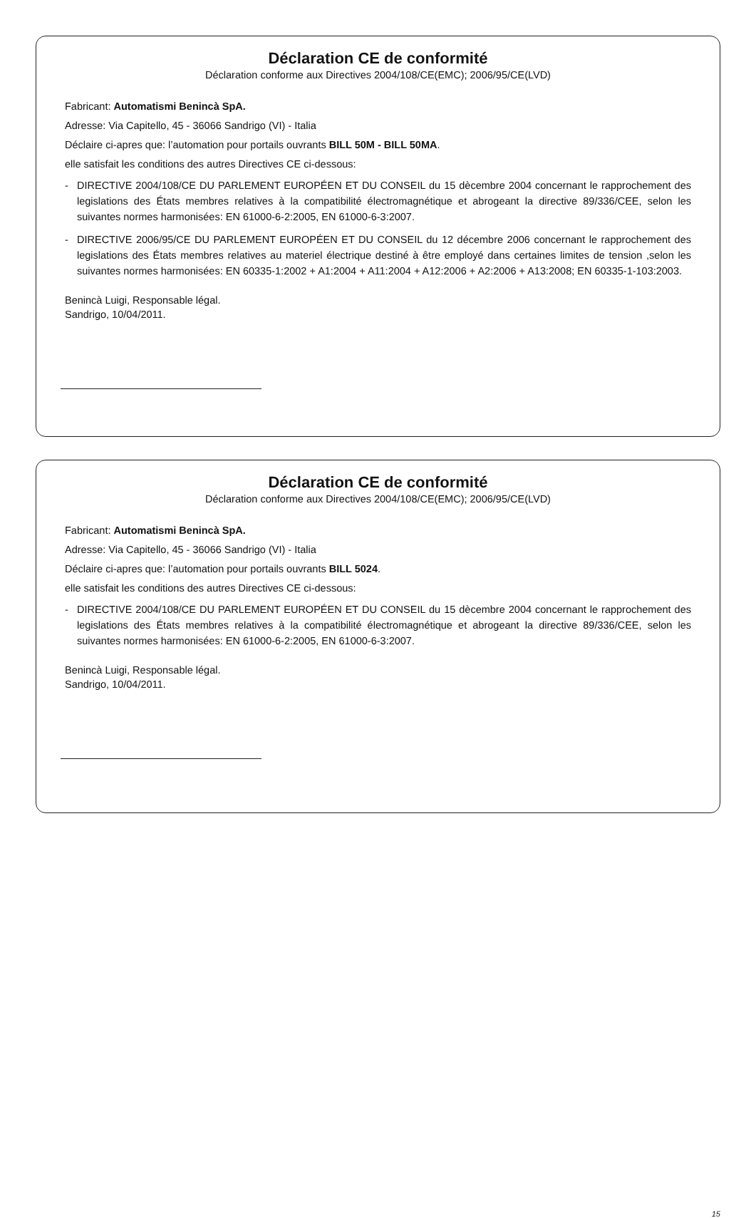Déclaration CE de conformité
Déclaration conforme aux Directives 2004/108/CE(EMC); 2006/95/CE(LVD)
Fabricant: Automatismi Benincà SpA.
Adresse: Via Capitello, 45 - 36066 Sandrigo (VI) - Italia
Déclaire ci-apres que: l’automation pour portails ouvrants BILL 50M - BILL 50MA.
elle satisfait les conditions des autres Directives CE ci-dessous:
- DIRECTIVE 2004/108/CE DU PARLEMENT EUROPÉEN ET DU CONSEIL du 15 dècembre 2004 concernant le rapprochement des legislations des États membres relatives à la compatibilité électromagnétique et abrogeant la directive 89/336/CEE, selon les suivantes normes harmonisées: EN 61000-6-2:2005, EN 61000-6-3:2007.
- DIRECTIVE 2006/95/CE DU PARLEMENT EUROPÉEN ET DU CONSEIL du 12 décembre 2006 concernant le rapprochement des legislations des États membres relatives au materiel électrique destiné à être employé dans certaines limites de tension ,selon les suivantes normes harmonisées: EN 60335-1:2002 + A1:2004 + A11:2004 + A12:2006 + A2:2006 + A13:2008; EN 60335-1-103:2003.
Benincà Luigi, Responsable légal.
Sandrigo, 10/04/2011.
Déclaration CE de conformité
Déclaration conforme aux Directives 2004/108/CE(EMC); 2006/95/CE(LVD)
Fabricant: Automatismi Benincà SpA.
Adresse: Via Capitello, 45 - 36066 Sandrigo (VI) - Italia
Déclaire ci-apres que: l’automation pour portails ouvrants BILL 5024.
elle satisfait les conditions des autres Directives CE ci-dessous:
- DIRECTIVE 2004/108/CE DU PARLEMENT EUROPÉEN ET DU CONSEIL du 15 dècembre 2004 concernant le rapprochement des legislations des États membres relatives à la compatibilité électromagnétique et abrogeant la directive 89/336/CEE, selon les suivantes normes harmonisées: EN 61000-6-2:2005, EN 61000-6-3:2007.
Benincà Luigi, Responsable légal.
Sandrigo, 10/04/2011.
15